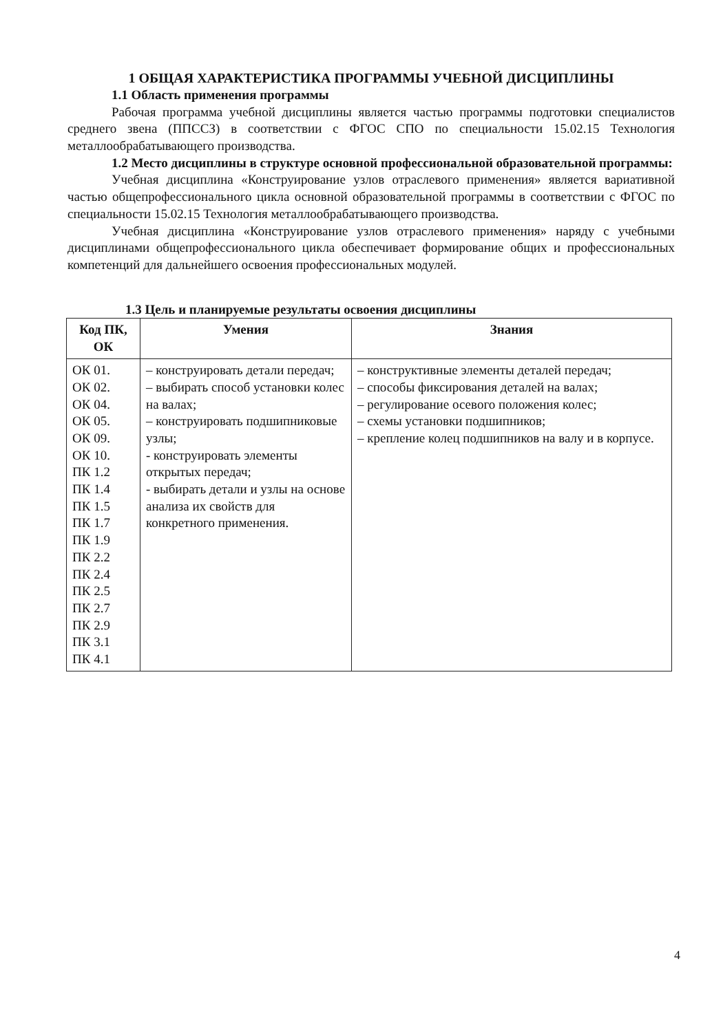1 ОБЩАЯ ХАРАКТЕРИСТИКА ПРОГРАММЫ УЧЕБНОЙ ДИСЦИПЛИНЫ
1.1 Область применения программы
Рабочая программа учебной дисциплины является частью программы подготовки специалистов среднего звена (ППССЗ) в соответствии с ФГОС СПО по специальности 15.02.15 Технология металлообрабатывающего производства.
1.2 Место дисциплины в структуре основной профессиональной образовательной программы:
Учебная дисциплина «Конструирование узлов отраслевого применения» является вариативной частью общепрофессионального цикла основной образовательной программы в соответствии с ФГОС по специальности 15.02.15 Технология металлообрабатывающего производства.
Учебная дисциплина «Конструирование узлов отраслевого применения» наряду с учебными дисциплинами общепрофессионального цикла обеспечивает формирование общих и профессиональных компетенций для дальнейшего освоения профессиональных модулей.
1.3 Цель и планируемые результаты освоения дисциплины
| Код ПК, ОК | Умения | Знания |
| --- | --- | --- |
| ОК 01. ОК 02. ОК 04. ОК 05. ОК 09. ОК 10. ПК 1.2 ПК 1.4 ПК 1.5 ПК 1.7 ПК 1.9 ПК 2.2 ПК 2.4 ПК 2.5 ПК 2.7 ПК 2.9 ПК 3.1 ПК 4.1 | – конструировать детали передач; – выбирать способ установки колес на валах; – конструировать подшипниковые узлы; - конструировать элементы открытых передач; - выбирать детали и узлы на основе анализа их свойств для конкретного применения. | – конструктивные элементы деталей передач; – способы фиксирования деталей на валах; – регулирование осевого положения колес; – схемы установки подшипников; – крепление колец подшипников на валу и в корпусе. |
4